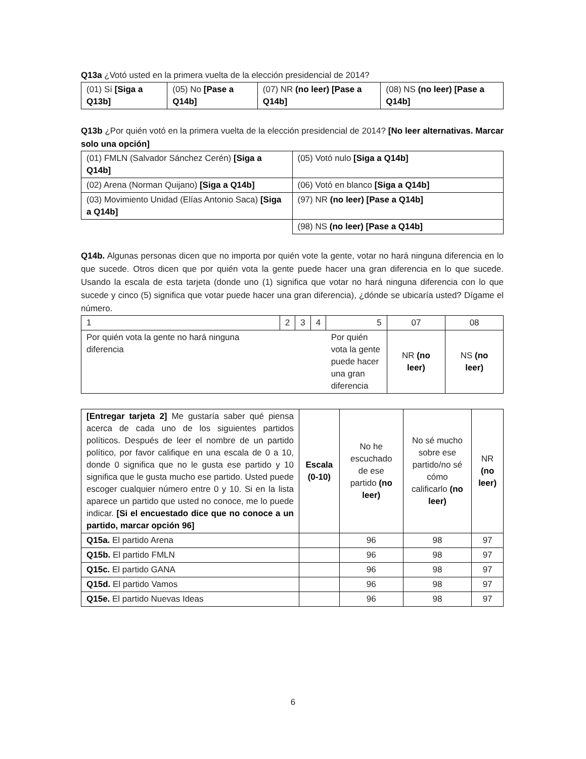Q13a ¿Votó usted en la primera vuelta de la elección presidencial de 2014?
| (01) Sí [Siga a Q13b] | (05) No [Pase a Q14b] | (07) NR (no leer) [Pase a Q14b] | (08) NS (no leer) [Pase a Q14b] |
Q13b ¿Por quién votó en la primera vuelta de la elección presidencial de 2014? [No leer alternativas. Marcar solo una opción]
| (01) FMLN (Salvador Sánchez Cerén) [Siga a Q14b] | (05) Votó nulo [Siga a Q14b] |
| (02) Arena (Norman Quijano) [Siga a Q14b] | (06) Votó en blanco [Siga a Q14b] |
| (03) Movimiento Unidad (Elías Antonio Saca) [Siga a Q14b] | (97) NR (no leer) [Pase a Q14b] |
| | (98) NS (no leer) [Pase a Q14b] |
Q14b. Algunas personas dicen que no importa por quién vote la gente, votar no hará ninguna diferencia en lo que sucede. Otros dicen que por quién vota la gente puede hacer una gran diferencia en lo que sucede. Usando la escala de esta tarjeta (donde uno (1) significa que votar no hará ninguna diferencia con lo que sucede y cinco (5) significa que votar puede hacer una gran diferencia), ¿dónde se ubicaría usted? Dígame el número.
| 1 | 2 | 3 | 4 | 5 | 07 | 08 |
| Por quién vota la gente no hará ninguna diferencia | | | | Por quién vota la gente puede hacer una gran diferencia | NR (no leer) | NS (no leer) |
| [Entregar tarjeta 2] Me gustaría saber qué piensa acerca de cada uno de los siguientes partidos políticos. Después de leer el nombre de un partido político, por favor califique en una escala de 0 a 10, donde 0 significa que no le gusta ese partido y 10 significa que le gusta mucho ese partido. Usted puede escoger cualquier número entre 0 y 10. Si en la lista aparece un partido que usted no conoce, me lo puede indicar. [Si el encuestado dice que no conoce a un partido, marcar opción 96] | Escala (0-10) | No he escuchado de ese partido (no leer) | No sé mucho sobre ese partido/no sé cómo calificarlo (no leer) | NR (no leer) |
| Q15a. El partido Arena | | 96 | 98 | 97 |
| Q15b. El partido FMLN | | 96 | 98 | 97 |
| Q15c. El partido GANA | | 96 | 98 | 97 |
| Q15d. El partido Vamos | | 96 | 98 | 97 |
| Q15e. El partido Nuevas Ideas | | 96 | 98 | 97 |
6